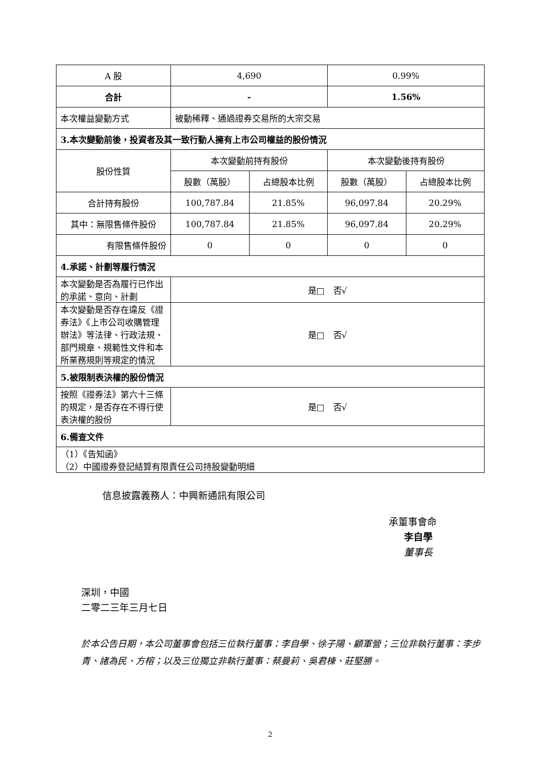| A 股 | 4,690 | | 0.99% | |
| 合計 | - | | 1.56% | |
| 本次權益變動方式 | 被動稀釋、通過證券交易所的大宗交易 | | | |
| 3.本次變動前後，投資者及其一致行動人擁有上市公司權益的股份情況 | | | | |
| 股份性質 | 本次變動前持有股份 | | 本次變動後持有股份 | |
| | 股數（萬股） | 占總股本比例 | 股數（萬股） | 占總股本比例 |
| 合計持有股份 | 100,787.84 | 21.85% | 96,097.84 | 20.29% |
| 其中：無限售條件股份 | 100,787.84 | 21.85% | 96,097.84 | 20.29% |
| 有限售條件股份 | 0 | 0 | 0 | 0 |
| 4.承諾、計劃等履行情況 | | | | |
| 本次變動是否為履行已作出的承諾、意向、計劃 | 是□ 否√ | | | |
| 本次變動是否存在違反《證券法》《上市公司收購管理辦法》等法律、行政法規、部門規章、規範性文件和本所業務規則等規定的情況 | 是□ 否√ | | | |
| 5.被限制表決權的股份情況 | | | | |
| 按照《證券法》第六十三條的規定，是否存在不得行使表決權的股份 | 是□ 否√ | | | |
| 6.備查文件 | | | | |
| （1）《告知函》 （2）中國證券登記結算有限責任公司持股變動明細 | | | | |
信息披露義務人：中興新通訊有限公司
承董事會命
李自學
董事長
深圳，中國
二零二三年三月七日
於本公告日期，本公司董事會包括三位執行董事：李自學、徐子陽、顧軍營；三位非執行董事：李步青、諸為民、方榕；以及三位獨立非執行董事：蔡曼莉、吳君棟、莊堅勝。
2